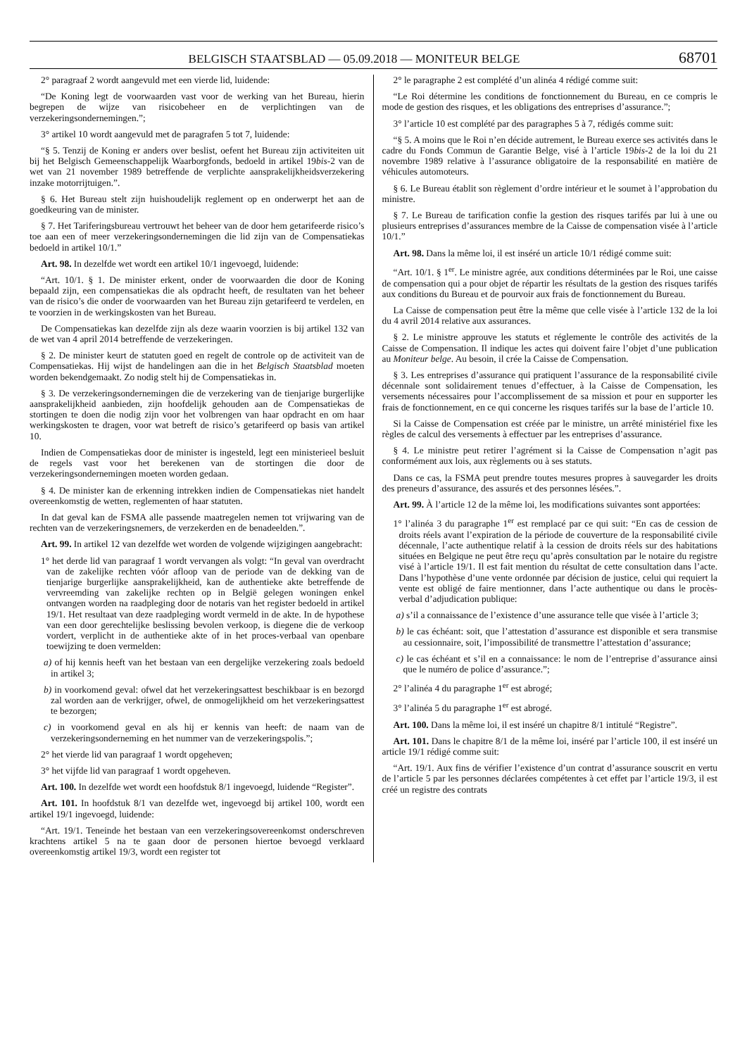BELGISCH STAATSBLAD — 05.09.2018 — MONITEUR BELGE 68701
2° paragraaf 2 wordt aangevuld met een vierde lid, luidende:
“De Koning legt de voorwaarden vast voor de werking van het Bureau, hierin begrepen de wijze van risicobeheer en de verplichtingen van de verzekeringsondernemingen.”;
3° artikel 10 wordt aangevuld met de paragrafen 5 tot 7, luidende:
“§ 5. Tenzij de Koning er anders over beslist, oefent het Bureau zijn activiteiten uit bij het Belgisch Gemeenschappelijk Waarborgfonds, bedoeld in artikel 19bis-2 van de wet van 21 november 1989 betreffende de verplichte aansprakelijkheidsverzekering inzake motorrijtuigen.”.
§ 6. Het Bureau stelt zijn huishoudelijk reglement op en onderwerpt het aan de goedkeuring van de minister.
§ 7. Het Tariferingsbureau vertrouwt het beheer van de door hem getarifeerde risico’s toe aan een of meer verzekeringsondernemingen die lid zijn van de Compensatiekas bedoeld in artikel 10/1.”
Art. 98. In dezelfde wet wordt een artikel 10/1 ingevoegd, luidende:
“Art. 10/1. § 1. De minister erkent, onder de voorwaarden die door de Koning bepaald zijn, een compensatiekas die als opdracht heeft, de resultaten van het beheer van de risico’s die onder de voorwaarden van het Bureau zijn getarifeerd te verdelen, en te voorzien in de werkingskosten van het Bureau.
De Compensatiekas kan dezelfde zijn als deze waarin voorzien is bij artikel 132 van de wet van 4 april 2014 betreffende de verzekeringen.
§ 2. De minister keurt de statuten goed en regelt de controle op de activiteit van de Compensatiekas. Hij wijst de handelingen aan die in het Belgisch Staatsblad moeten worden bekendgemaakt. Zo nodig stelt hij de Compensatiekas in.
§ 3. De verzekeringsondernemingen die de verzekering van de tienjarige burgerlijke aansprakelijkheid aanbieden, zijn hoofdelijk gehouden aan de Compensatiekas de stortingen te doen die nodig zijn voor het volbrengen van haar opdracht en om haar werkingskosten te dragen, voor wat betreft de risico’s getarifeerd op basis van artikel 10.
Indien de Compensatiekas door de minister is ingesteld, legt een ministerieel besluit de regels vast voor het berekenen van de stortingen die door de verzekeringsondernemingen moeten worden gedaan.
§ 4. De minister kan de erkenning intrekken indien de Compensatiekas niet handelt overeenkomstig de wetten, reglementen of haar statuten.
In dat geval kan de FSMA alle passende maatregelen nemen tot vrijwaring van de rechten van de verzekeringsnemers, de verzekerden en de benadeelden.”.
Art. 99. In artikel 12 van dezelfde wet worden de volgende wijzigingen aangebracht:
1° het derde lid van paragraaf 1 wordt vervangen als volgt: “In geval van overdracht van de zakelijke rechten vóór afloop van de periode van de dekking van de tienjarige burgerlijke aansprakelijkheid, kan de authentieke akte betreffende de vervreemding van zakelijke rechten op in België gelegen woningen enkel ontvangen worden na raadpleging door de notaris van het register bedoeld in artikel 19/1. Het resultaat van deze raadpleging wordt vermeld in de akte. In de hypothese van een door gerechtelijke beslissing bevolen verkoop, is diegene die de verkoop vordert, verplicht in de authentieke akte of in het proces-verbaal van openbare toewijzing te doen vermelden:
a) of hij kennis heeft van het bestaan van een dergelijke verzekering zoals bedoeld in artikel 3;
b) in voorkomend geval: ofwel dat het verzekeringsattest beschikbaar is en bezorgd zal worden aan de verkrijger, ofwel, de onmogelijkheid om het verzekeringsattest te bezorgen;
c) in voorkomend geval en als hij er kennis van heeft: de naam van de verzekeringsonderneming en het nummer van de verzekeringspolis.”;
2° het vierde lid van paragraaf 1 wordt opgeheven;
3° het vijfde lid van paragraaf 1 wordt opgeheven.
Art. 100. In dezelfde wet wordt een hoofdstuk 8/1 ingevoegd, luidende “Register”.
Art. 101. In hoofdstuk 8/1 van dezelfde wet, ingevoegd bij artikel 100, wordt een artikel 19/1 ingevoegd, luidende:
“Art. 19/1. Teneinde het bestaan van een verzekeringsovereenkomst onderschreven krachtens artikel 5 na te gaan door de personen hiertoe bevoegd verklaard overeenkomstig artikel 19/3, wordt een register tot
2° le paragraphe 2 est complété d’un alinéa 4 rédigé comme suit:
“Le Roi détermine les conditions de fonctionnement du Bureau, en ce compris le mode de gestion des risques, et les obligations des entreprises d’assurance.”;
3° l’article 10 est complété par des paragraphes 5 à 7, rédigés comme suit:
“§ 5. A moins que le Roi n’en décide autrement, le Bureau exerce ses activités dans le cadre du Fonds Commun de Garantie Belge, visé à l’article 19bis-2 de la loi du 21 novembre 1989 relative à l’assurance obligatoire de la responsabilité en matière de véhicules automoteurs.
§ 6. Le Bureau établit son règlement d’ordre intérieur et le soumet à l’approbation du ministre.
§ 7. Le Bureau de tarification confie la gestion des risques tarifés par lui à une ou plusieurs entreprises d’assurances membre de la Caisse de compensation visée à l’article 10/1.”
Art. 98. Dans la même loi, il est inséré un article 10/1 rédigé comme suit:
“Art. 10/1. § 1<sup>er</sup>. Le ministre agrée, aux conditions déterminées par le Roi, une caisse de compensation qui a pour objet de répartir les résultats de la gestion des risques tarifés aux conditions du Bureau et de pourvoir aux frais de fonctionnement du Bureau.
La Caisse de compensation peut être la même que celle visée à l’article 132 de la loi du 4 avril 2014 relative aux assurances.
§ 2. Le ministre approuve les statuts et réglemente le contrôle des activités de la Caisse de Compensation. Il indique les actes qui doivent faire l’objet d’une publication au Moniteur belge. Au besoin, il crée la Caisse de Compensation.
§ 3. Les entreprises d’assurance qui pratiquent l’assurance de la responsabilité civile décennale sont solidairement tenues d’effectuer, à la Caisse de Compensation, les versements nécessaires pour l’accomplissement de sa mission et pour en supporter les frais de fonctionnement, en ce qui concerne les risques tarifés sur la base de l’article 10.
Si la Caisse de Compensation est créée par le ministre, un arrêté ministériel fixe les règles de calcul des versements à effectuer par les entreprises d’assurance.
§ 4. Le ministre peut retirer l’agrément si la Caisse de Compensation n’agit pas conformément aux lois, aux règlements ou à ses statuts.
Dans ce cas, la FSMA peut prendre toutes mesures propres à sauvegarder les droits des preneurs d’assurance, des assurés et des personnes lésées.”.
Art. 99. À l’article 12 de la même loi, les modifications suivantes sont apportées:
1° l’alinéa 3 du paragraphe 1<sup>er</sup> est remplacé par ce qui suit: “En cas de cession de droits réels avant l’expiration de la période de couverture de la responsabilité civile décennale, l’acte authentique relatif à la cession de droits réels sur des habitations situées en Belgique ne peut être reçu qu’après consultation par le notaire du registre visé à l’article 19/1. Il est fait mention du résultat de cette consultation dans l’acte. Dans l’hypothèse d’une vente ordonnée par décision de justice, celui qui requiert la vente est obligé de faire mentionner, dans l’acte authentique ou dans le procès-verbal d’adjudication publique:
a) s’il a connaissance de l’existence d’une assurance telle que visée à l’article 3;
b) le cas échéant: soit, que l’attestation d’assurance est disponible et sera transmise au cessionnaire, soit, l’impossibilité de transmettre l’attestation d’assurance;
c) le cas échéant et s’il en a connaissance: le nom de l’entreprise d’assurance ainsi que le numéro de police d’assurance.”;
2° l’alinéa 4 du paragraphe 1<sup>er</sup> est abrogé;
3° l’alinéa 5 du paragraphe 1<sup>er</sup> est abrogé.
Art. 100. Dans la même loi, il est inséré un chapitre 8/1 intitulé “Registre”.
Art. 101. Dans le chapitre 8/1 de la même loi, inséré par l’article 100, il est inséré un article 19/1 rédigé comme suit:
“Art. 19/1. Aux fins de vérifier l’existence d’un contrat d’assurance souscrit en vertu de l’article 5 par les personnes déclarées compétentes à cet effet par l’article 19/3, il est créé un registre des contrats